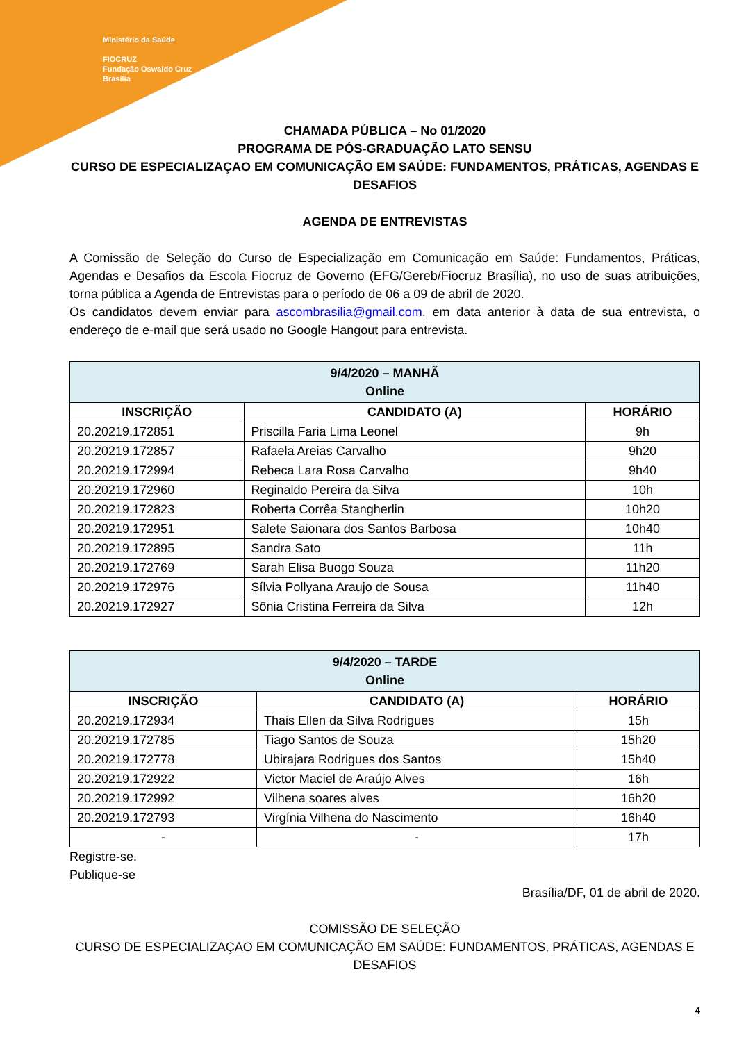Ministério da Saúde
FIOCRUZ
Fundação Oswaldo Cruz
Brasília
CHAMADA PÚBLICA – No 01/2020
PROGRAMA DE PÓS-GRADUAÇÃO LATO SENSU
CURSO DE ESPECIALIZAÇAO EM COMUNICAÇÃO EM SAÚDE: FUNDAMENTOS, PRÁTICAS, AGENDAS E DESAFIOS
AGENDA DE ENTREVISTAS
A Comissão de Seleção do Curso de Especialização em Comunicação em Saúde: Fundamentos, Práticas, Agendas e Desafios da Escola Fiocruz de Governo (EFG/Gereb/Fiocruz Brasília), no uso de suas atribuições, torna pública a Agenda de Entrevistas para o período de 06 a 09 de abril de 2020.
Os candidatos devem enviar para ascombrasilia@gmail.com, em data anterior à data de sua entrevista, o endereço de e-mail que será usado no Google Hangout para entrevista.
| 9/4/2020 – MANHÃ Online | | |
| --- | --- | --- |
| INSCRIÇÃO | CANDIDATO (A) | HORÁRIO |
| 20.20219.172851 | Priscilla Faria Lima Leonel | 9h |
| 20.20219.172857 | Rafaela Areias Carvalho | 9h20 |
| 20.20219.172994 | Rebeca Lara Rosa Carvalho | 9h40 |
| 20.20219.172960 | Reginaldo Pereira da Silva | 10h |
| 20.20219.172823 | Roberta Corrêa Stangherlin | 10h20 |
| 20.20219.172951 | Salete Saionara dos Santos Barbosa | 10h40 |
| 20.20219.172895 | Sandra Sato | 11h |
| 20.20219.172769 | Sarah Elisa Buogo Souza | 11h20 |
| 20.20219.172976 | Sílvia Pollyana Araujo de Sousa | 11h40 |
| 20.20219.172927 | Sônia Cristina Ferreira da Silva | 12h |
| 9/4/2020 – TARDE Online | | |
| --- | --- | --- |
| INSCRIÇÃO | CANDIDATO (A) | HORÁRIO |
| 20.20219.172934 | Thais Ellen da Silva Rodrigues | 15h |
| 20.20219.172785 | Tiago Santos de Souza | 15h20 |
| 20.20219.172778 | Ubirajara Rodrigues dos Santos | 15h40 |
| 20.20219.172922 | Victor Maciel de Araújo Alves | 16h |
| 20.20219.172992 | Vilhena soares alves | 16h20 |
| 20.20219.172793 | Virgínia Vilhena do Nascimento | 16h40 |
| - | - | 17h |
Registre-se.
Publique-se
Brasília/DF, 01 de abril de 2020.
COMISSÃO DE SELEÇÃO
CURSO DE ESPECIALIZAÇAO EM COMUNICAÇÃO EM SAÚDE: FUNDAMENTOS, PRÁTICAS, AGENDAS E DESAFIOS
4